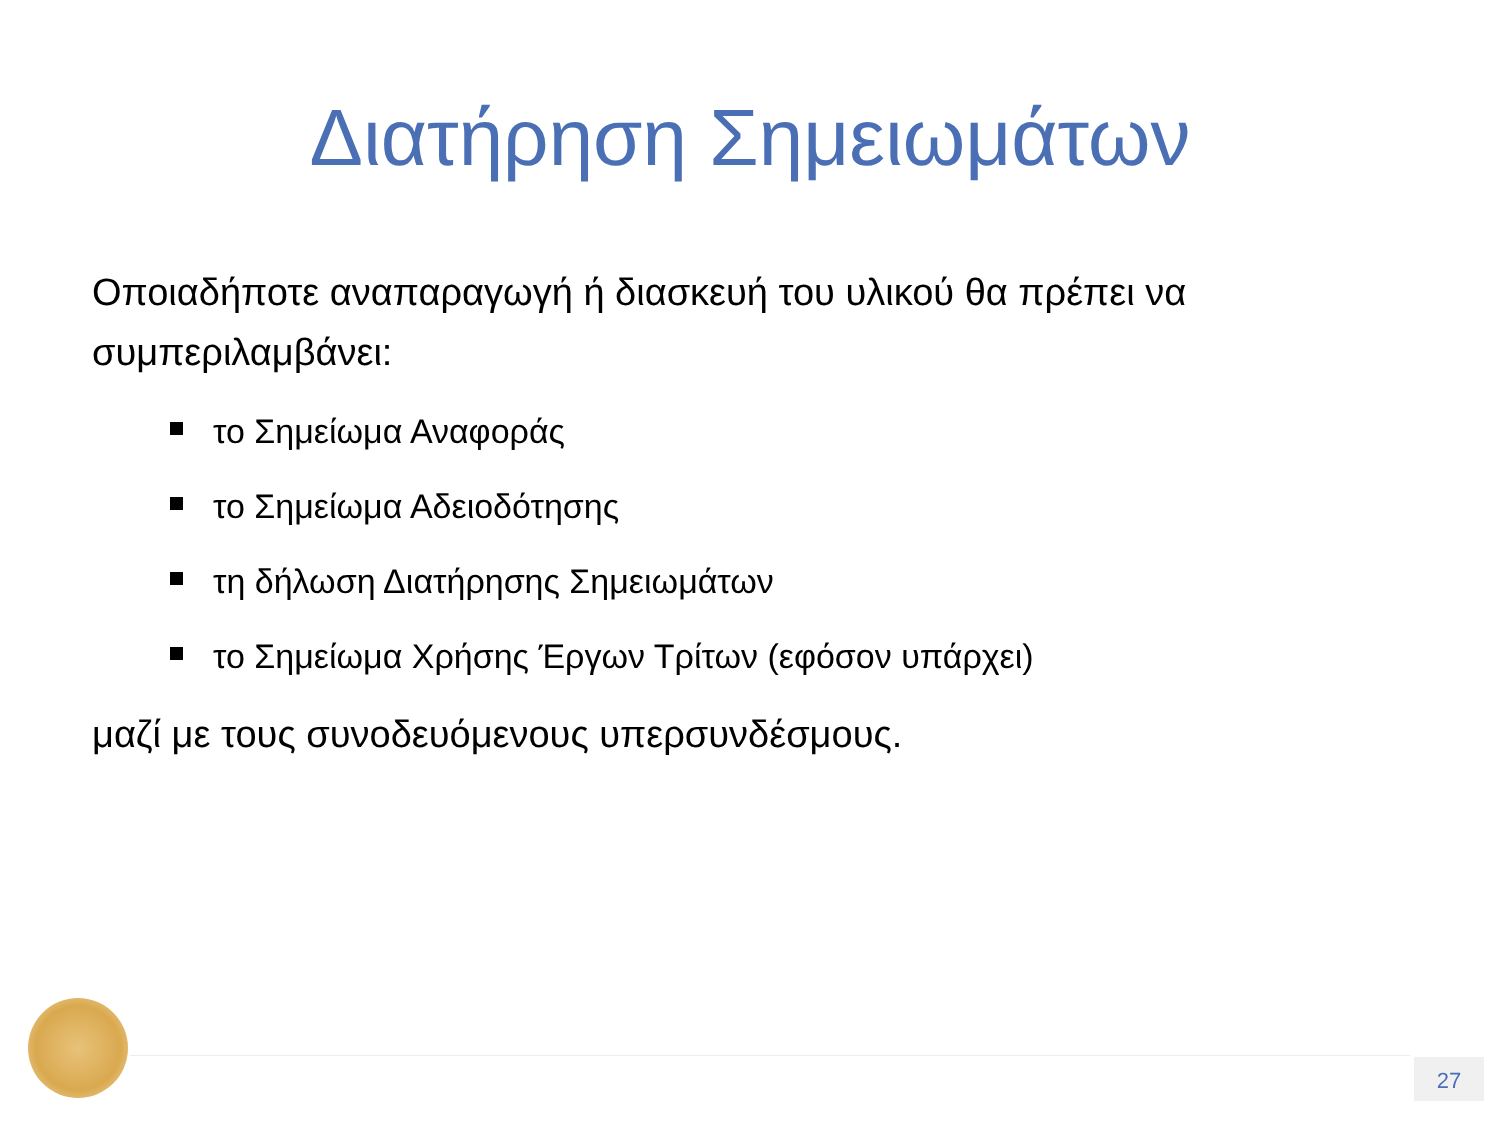Διατήρηση Σημειωμάτων
Οποιαδήποτε αναπαραγωγή ή διασκευή του υλικού θα πρέπει να συμπεριλαμβάνει:
το Σημείωμα Αναφοράς
το Σημείωμα Αδειοδότησης
τη δήλωση Διατήρησης Σημειωμάτων
το Σημείωμα Χρήσης Έργων Τρίτων (εφόσον υπάρχει)
μαζί με τους συνοδευόμενους υπερσυνδέσμους.
27